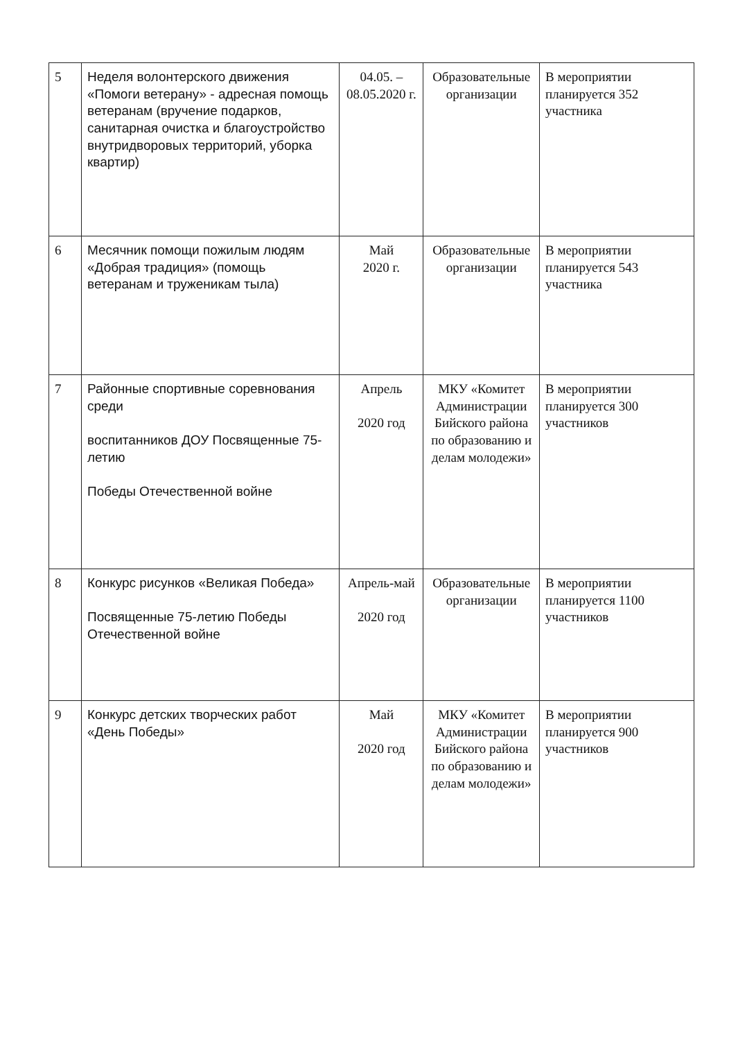| 5 | Неделя волонтерского движения «Помоги ветерану» - адресная помощь ветеранам (вручение подарков, санитарная очистка и благоустройство внутридворовых территорий, уборка квартир) | 04.05. – 08.05.2020 г. | Образовательные организации | В мероприятии планируется 352 участника |
| 6 | Месячник помощи пожилым людям «Добрая традиция» (помощь ветеранам и труженикам тыла) | Май 2020 г. | Образовательные организации | В мероприятии планируется 543 участника |
| 7 | Районные спортивные соревнования среди воспитанников ДОУ Посвященные 75-летию Победы Отечественной войне | Апрель 2020 год | МКУ «Комитет Администрации Бийского района по образованию и делам молодежи» | В мероприятии планируется 300 участников |
| 8 | Конкурс рисунков «Великая Победа» Посвященные 75-летию Победы Отечественной войне | Апрель-май 2020 год | Образовательные организации | В мероприятии планируется 1100 участников |
| 9 | Конкурс детских творческих работ «День Победы» | Май 2020 год | МКУ «Комитет Администрации Бийского района по образованию и делам молодежи» | В мероприятии планируется 900 участников |